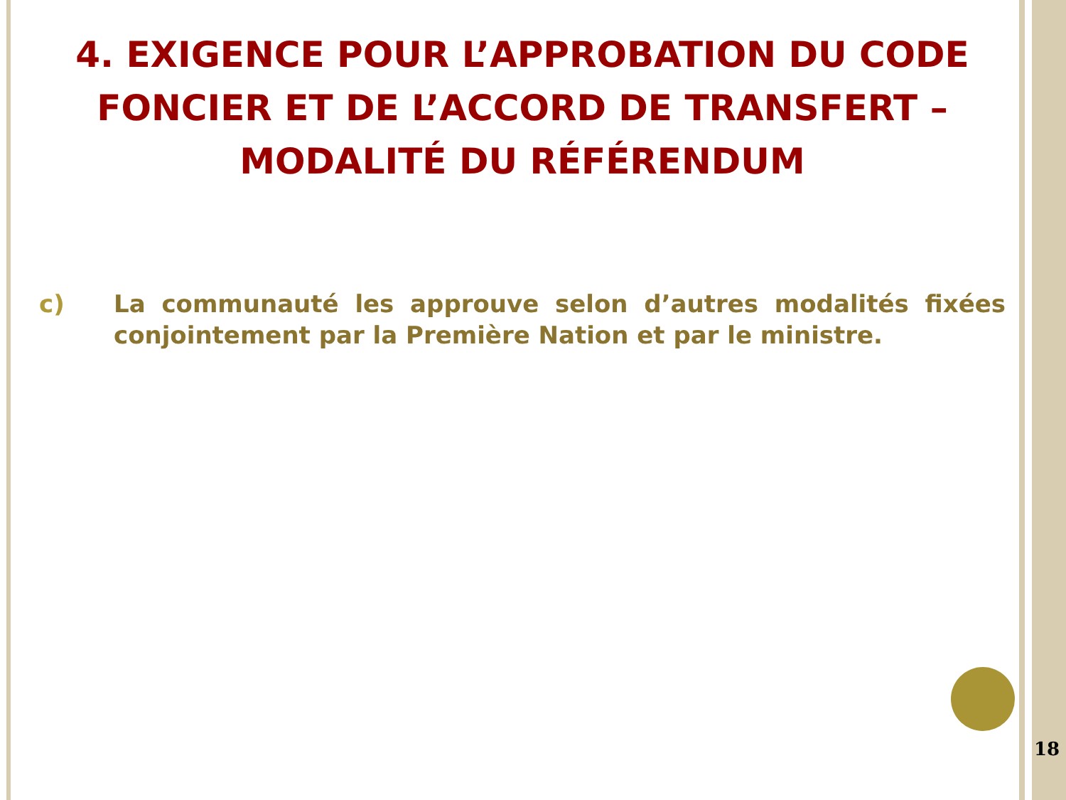4. EXIGENCE POUR L’APPROBATION DU CODE FONCIER ET DE L’ACCORD DE TRANSFERT – MODALITÉ DU RÉFÉRENDUM
c) La communauté les approuve selon d’autres modalités fixées conjointement par la Première Nation et par le ministre.
18